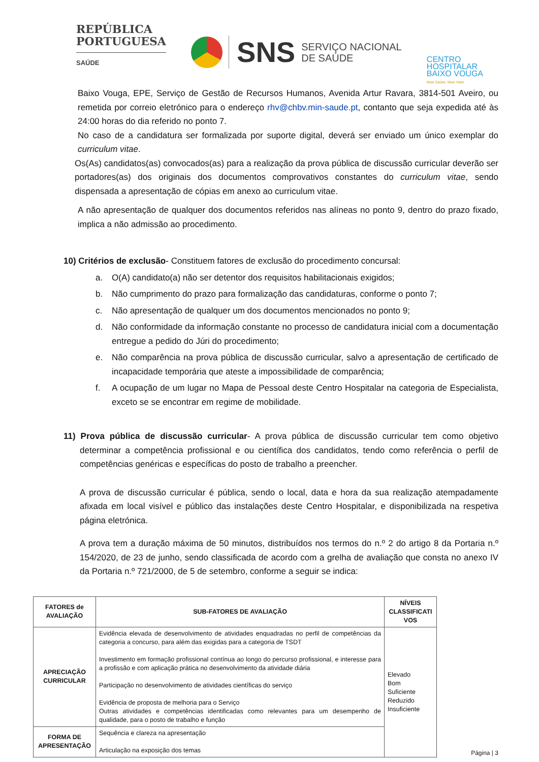REPÚBLICA
PORTUGUESA
SAÚDE
SNS SERVIÇO NACIONAL
DE SAÚDE
CENTRO
HOSPITALAR
BAIXO VOUGA
Mais Saúde, Mais Vida!
Baixo Vouga, EPE, Serviço de Gestão de Recursos Humanos, Avenida Artur Ravara, 3814-501 Aveiro, ou remetida por correio eletrónico para o endereço rhv@chbv.min-saude.pt, contanto que seja expedida até às 24:00 horas do dia referido no ponto 7.
No caso de a candidatura ser formalizada por suporte digital, deverá ser enviado um único exemplar do curriculum vitae.
Os(As) candidatos(as) convocados(as) para a realização da prova pública de discussão curricular deverão ser portadores(as) dos originais dos documentos comprovativos constantes do curriculum vitae, sendo dispensada a apresentação de cópias em anexo ao curriculum vitae.
A não apresentação de qualquer dos documentos referidos nas alíneas no ponto 9, dentro do prazo fixado, implica a não admissão ao procedimento.
10) Critérios de exclusão- Constituem fatores de exclusão do procedimento concursal:
a. O(A) candidato(a) não ser detentor dos requisitos habilitacionais exigidos;
b. Não cumprimento do prazo para formalização das candidaturas, conforme o ponto 7;
c. Não apresentação de qualquer um dos documentos mencionados no ponto 9;
d. Não conformidade da informação constante no processo de candidatura inicial com a documentação entregue a pedido do Júri do procedimento;
e. Não comparência na prova pública de discussão curricular, salvo a apresentação de certificado de incapacidade temporária que ateste a impossibilidade de comparência;
f. A ocupação de um lugar no Mapa de Pessoal deste Centro Hospitalar na categoria de Especialista, exceto se se encontrar em regime de mobilidade.
11) Prova pública de discussão curricular- A prova pública de discussão curricular tem como objetivo determinar a competência profissional e ou científica dos candidatos, tendo como referência o perfil de competências genéricas e específicas do posto de trabalho a preencher.
A prova de discussão curricular é pública, sendo o local, data e hora da sua realização atempadamente afixada em local visível e público das instalações deste Centro Hospitalar, e disponibilizada na respetiva página eletrónica.
A prova tem a duração máxima de 50 minutos, distribuídos nos termos do n.º 2 do artigo 8 da Portaria n.º 154/2020, de 23 de junho, sendo classificada de acordo com a grelha de avaliação que consta no anexo IV da Portaria n.º 721/2000, de 5 de setembro, conforme a seguir se indica:
| FATORES de AVALIAÇÃO | SUB-FATORES DE AVALIAÇÃO | NÍVEIS CLASSIFICATI VOS |
| --- | --- | --- |
| APRECIAÇÃO CURRICULAR | Evidência elevada de desenvolvimento de atividades enquadradas no perfil de competências da categoria a concurso, para além das exigidas para a categoria de TSDT Investimento em formação profissional contínua ao longo do percurso profissional, e interesse para a profissão e com aplicação prática no desenvolvimento da atividade diária Participação no desenvolvimento de atividades científicas do serviço Evidência de proposta de melhoria para o Serviço Outras atividades e competências identificadas como relevantes para um desempenho de qualidade, para o posto de trabalho e função | Elevado Bom Suficiente Reduzido Insuficiente |
| FORMA DE APRESENTAÇÃO | Sequência e clareza na apresentação Articulação na exposição dos temas | |
Página | 3